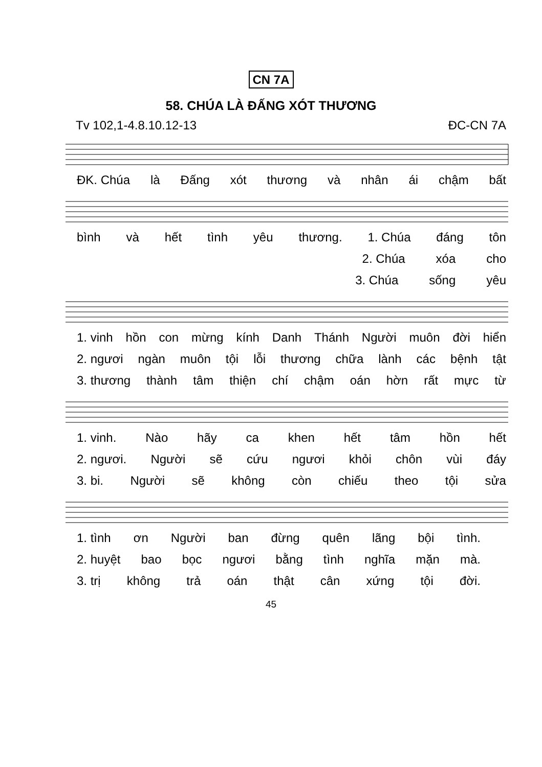CN 7A
58. CHÚA LÀ ĐẤNG XÓT THƯƠNG
Tv 102,1-4.8.10.12-13 ĐC-CN 7A
ĐK. Chúa là Đấng xót thương và nhân ái chậm bất
bình và hết tình yêu thương. 1. Chúa đáng tôn
2. Chúa xóa cho
3. Chúa sống yêu
1. vinh hồn con mừng kính Danh Thánh Người muôn đời hiển
2. ngươi ngàn muôn tội lỗi thương chữa lành các bệnh tật
3. thương thành tâm thiện chí chậm oán hờn rất mực từ
1. vinh. Nào hãy ca khen hết tâm hồn hết
2. ngươi. Người sẽ cứu ngươi khỏi chôn vùi đáy
3. bi. Người sẽ không còn chiếu theo tội sửa
1. tình ơn Người ban đừng quên lãng bội tình.
2. huyệt bao bọc ngươi bằng tình nghĩa mặn mà.
3. trị không trả oán thật cân xứng tội đời.
45